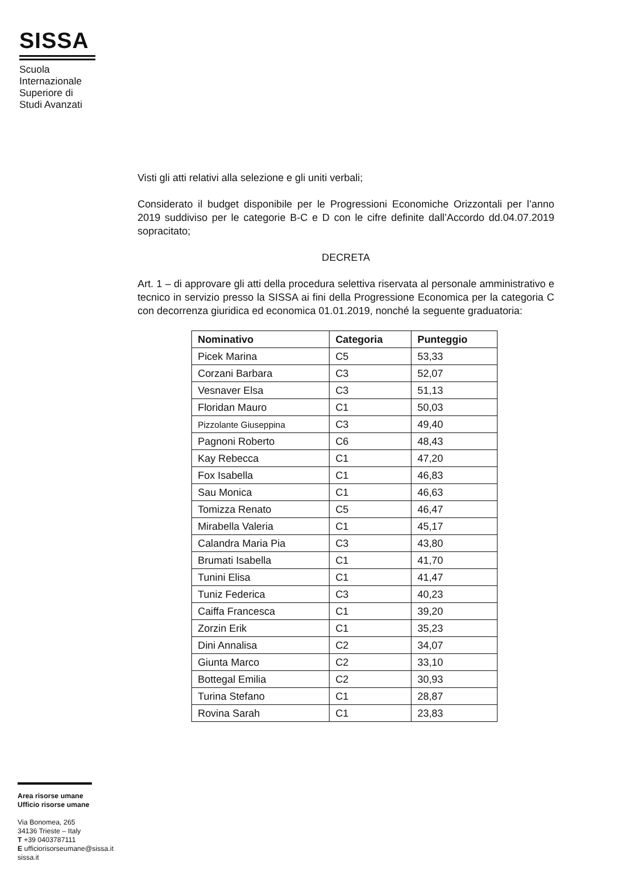SISSA
Scuola
Internazionale
Superiore di
Studi Avanzati
Visti gli atti relativi alla selezione e gli uniti verbali;
Considerato il budget disponibile per le Progressioni Economiche Orizzontali per l’anno 2019 suddiviso per le categorie B-C e D con le cifre definite dall’Accordo dd.04.07.2019 sopracitato;
DECRETA
Art. 1 – di approvare gli atti della procedura selettiva riservata al personale amministrativo e tecnico in servizio presso la SISSA ai fini della Progressione Economica per la categoria C con decorrenza giuridica ed economica 01.01.2019, nonché la seguente graduatoria:
| Nominativo | Categoria | Punteggio |
| --- | --- | --- |
| Picek Marina | C5 | 53,33 |
| Corzani Barbara | C3 | 52,07 |
| Vesnaver Elsa | C3 | 51,13 |
| Floridan Mauro | C1 | 50,03 |
| Pizzolante Giuseppina | C3 | 49,40 |
| Pagnoni Roberto | C6 | 48,43 |
| Kay Rebecca | C1 | 47,20 |
| Fox Isabella | C1 | 46,83 |
| Sau Monica | C1 | 46,63 |
| Tomizza Renato | C5 | 46,47 |
| Mirabella Valeria | C1 | 45,17 |
| Calandra Maria Pia | C3 | 43,80 |
| Brumati Isabella | C1 | 41,70 |
| Tunini Elisa | C1 | 41,47 |
| Tuniz Federica | C3 | 40,23 |
| Caiffa Francesca | C1 | 39,20 |
| Zorzin Erik | C1 | 35,23 |
| Dini Annalisa | C2 | 34,07 |
| Giunta Marco | C2 | 33,10 |
| Bottegal Emilia | C2 | 30,93 |
| Turina Stefano | C1 | 28,87 |
| Rovina Sarah | C1 | 23,83 |
Area risorse umane
Ufficio risorse umane
Via Bonomea, 265
34136 Trieste – Italy
T +39 0403787111
E ufficiorisorseumane@sissa.it
sissa.it